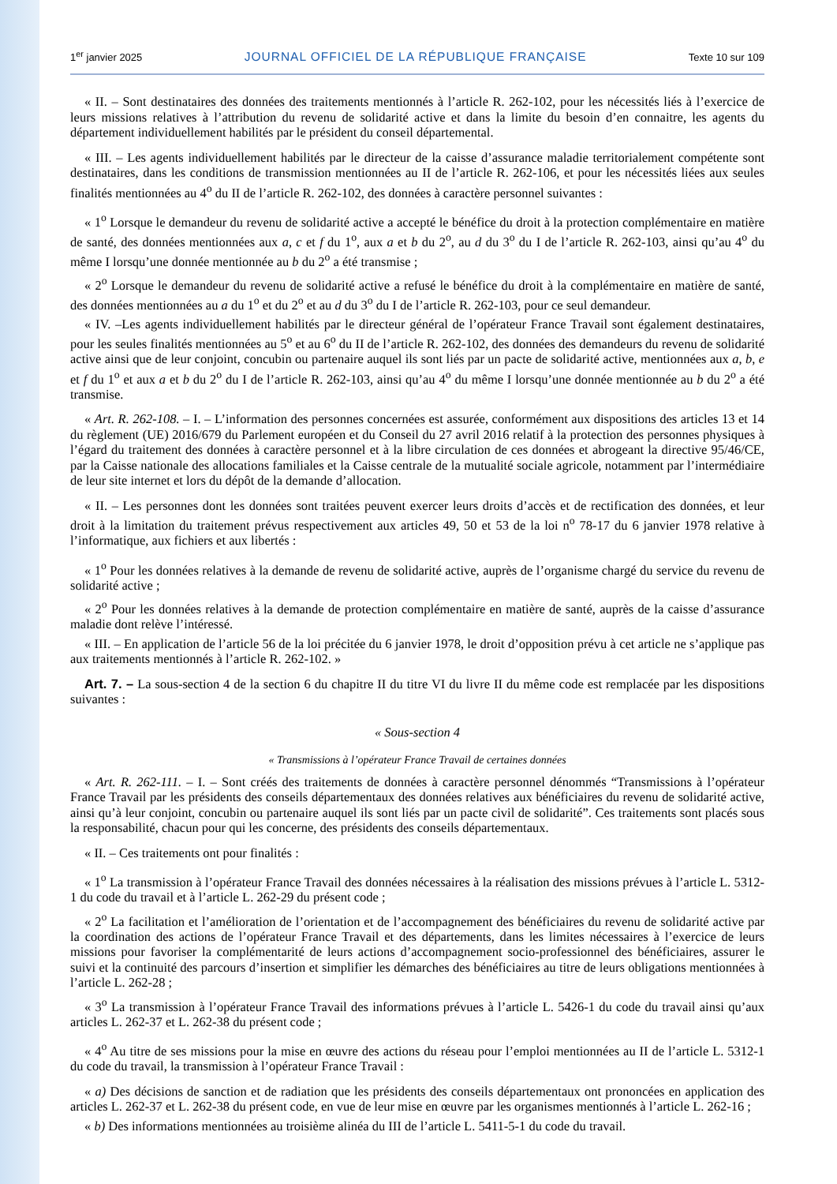1<sup>er</sup> janvier 2025 JOURNAL OFFICIEL DE LA RÉPUBLIQUE FRANÇAISE Texte 10 sur 109
« II. – Sont destinataires des données des traitements mentionnés à l’article R. 262-102, pour les nécessités liés à l’exercice de leurs missions relatives à l’attribution du revenu de solidarité active et dans la limite du besoin d’en connaitre, les agents du département individuellement habilités par le président du conseil départemental.
« III. – Les agents individuellement habilités par le directeur de la caisse d’assurance maladie territorialement compétente sont destinataires, dans les conditions de transmission mentionnées au II de l’article R. 262-106, et pour les nécessités liées aux seules finalités mentionnées au 4<sup>o</sup> du II de l’article R. 262-102, des données à caractère personnel suivantes :
« 1<sup>o</sup> Lorsque le demandeur du revenu de solidarité active a accepté le bénéfice du droit à la protection complémentaire en matière de santé, des données mentionnées aux a, c et f du 1<sup>o</sup>, aux a et b du 2<sup>o</sup>, au d du 3<sup>o</sup> du I de l’article R. 262-103, ainsi qu’au 4<sup>o</sup> du même I lorsqu’une donnée mentionnée au b du 2<sup>o</sup> a été transmise ;
« 2<sup>o</sup> Lorsque le demandeur du revenu de solidarité active a refusé le bénéfice du droit à la complémentaire en matière de santé, des données mentionnées au a du 1<sup>o</sup> et du 2<sup>o</sup> et au d du 3<sup>o</sup> du I de l’article R. 262-103, pour ce seul demandeur.
« IV. –Les agents individuellement habilités par le directeur général de l’opérateur France Travail sont également destinataires, pour les seules finalités mentionnées au 5<sup>o</sup> et au 6<sup>o</sup> du II de l’article R. 262-102, des données des demandeurs du revenu de solidarité active ainsi que de leur conjoint, concubin ou partenaire auquel ils sont liés par un pacte de solidarité active, mentionnées aux a, b, e et f du 1<sup>o</sup> et aux a et b du 2<sup>o</sup> du I de l’article R. 262-103, ainsi qu’au 4<sup>o</sup> du même I lorsqu’une donnée mentionnée au b du 2<sup>o</sup> a été transmise.
« Art. R. 262-108. – I. – L’information des personnes concernées est assurée, conformément aux dispositions des articles 13 et 14 du règlement (UE) 2016/679 du Parlement européen et du Conseil du 27 avril 2016 relatif à la protection des personnes physiques à l’égard du traitement des données à caractère personnel et à la libre circulation de ces données et abrogeant la directive 95/46/CE, par la Caisse nationale des allocations familiales et la Caisse centrale de la mutualité sociale agricole, notamment par l’intermédiaire de leur site internet et lors du dépôt de la demande d’allocation.
« II. – Les personnes dont les données sont traitées peuvent exercer leurs droits d’accès et de rectification des données, et leur droit à la limitation du traitement prévus respectivement aux articles 49, 50 et 53 de la loi n<sup>o</sup> 78-17 du 6 janvier 1978 relative à l’informatique, aux fichiers et aux libertés :
« 1<sup>o</sup> Pour les données relatives à la demande de revenu de solidarité active, auprès de l’organisme chargé du service du revenu de solidarité active ;
« 2<sup>o</sup> Pour les données relatives à la demande de protection complémentaire en matière de santé, auprès de la caisse d’assurance maladie dont relève l’intéressé.
« III. – En application de l’article 56 de la loi précitée du 6 janvier 1978, le droit d’opposition prévu à cet article ne s’applique pas aux traitements mentionnés à l’article R. 262-102. »
Art. 7. – La sous-section 4 de la section 6 du chapitre II du titre VI du livre II du même code est remplacée par les dispositions suivantes :
« Sous-section 4
« Transmissions à l’opérateur France Travail de certaines données
« Art. R. 262-111. – I. – Sont créés des traitements de données à caractère personnel dénommés “Transmissions à l’opérateur France Travail par les présidents des conseils départementaux des données relatives aux bénéficiaires du revenu de solidarité active, ainsi qu’à leur conjoint, concubin ou partenaire auquel ils sont liés par un pacte civil de solidarité”. Ces traitements sont placés sous la responsabilité, chacun pour qui les concerne, des présidents des conseils départementaux.
« II. – Ces traitements ont pour finalités :
« 1<sup>o</sup> La transmission à l’opérateur France Travail des données nécessaires à la réalisation des missions prévues à l’article L. 5312-1 du code du travail et à l’article L. 262-29 du présent code ;
« 2<sup>o</sup> La facilitation et l’amélioration de l’orientation et de l’accompagnement des bénéficiaires du revenu de solidarité active par la coordination des actions de l’opérateur France Travail et des départements, dans les limites nécessaires à l’exercice de leurs missions pour favoriser la complémentarité de leurs actions d’accompagnement socio-professionnel des bénéficiaires, assurer le suivi et la continuité des parcours d’insertion et simplifier les démarches des bénéficiaires au titre de leurs obligations mentionnées à l’article L. 262-28 ;
« 3<sup>o</sup> La transmission à l’opérateur France Travail des informations prévues à l’article L. 5426-1 du code du travail ainsi qu’aux articles L. 262-37 et L. 262-38 du présent code ;
« 4<sup>o</sup> Au titre de ses missions pour la mise en œuvre des actions du réseau pour l’emploi mentionnées au II de l’article L. 5312-1 du code du travail, la transmission à l’opérateur France Travail :
« a) Des décisions de sanction et de radiation que les présidents des conseils départementaux ont prononcées en application des articles L. 262-37 et L. 262-38 du présent code, en vue de leur mise en œuvre par les organismes mentionnés à l’article L. 262-16 ;
« b) Des informations mentionnées au troisième alinéa du III de l’article L. 5411-5-1 du code du travail.